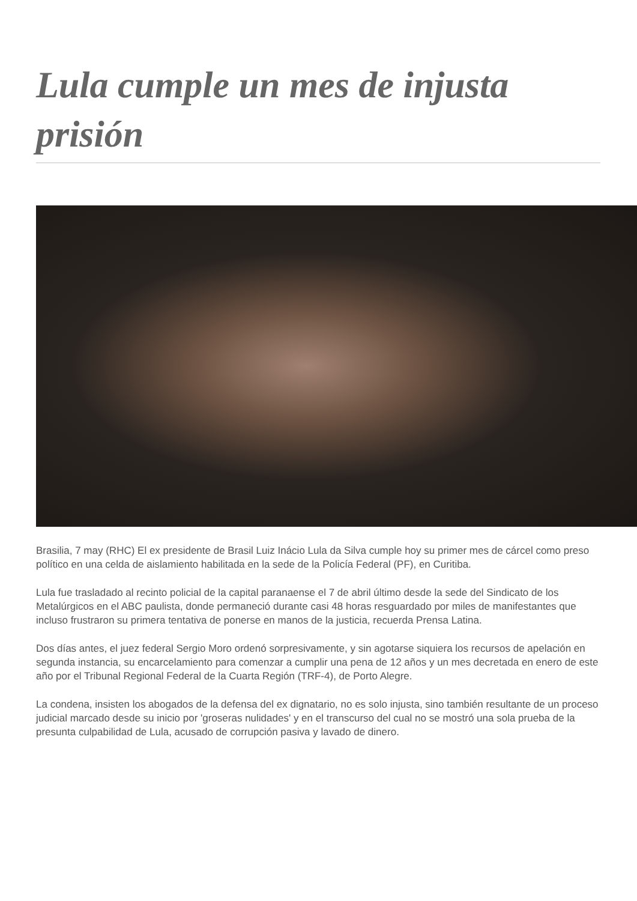Lula cumple un mes de injusta prisión
Brasilia, 7 may (RHC) El ex presidente de Brasil Luiz Inácio Lula da Silva cumple hoy su primer mes de cárcel como preso político en una celda de aislamiento habilitada en la sede de la Policía Federal (PF), en Curitiba.
Lula fue trasladado al recinto policial de la capital paranaense el 7 de abril último desde la sede del Sindicato de los Metalúrgicos en el ABC paulista, donde permaneció durante casi 48 horas resguardado por miles de manifestantes que incluso frustraron su primera tentativa de ponerse en manos de la justicia, recuerda Prensa Latina.
Dos días antes, el juez federal Sergio Moro ordenó sorpresivamente, y sin agotarse siquiera los recursos de apelación en segunda instancia, su encarcelamiento para comenzar a cumplir una pena de 12 años y un mes decretada en enero de este año por el Tribunal Regional Federal de la Cuarta Región (TRF-4), de Porto Alegre.
La condena, insisten los abogados de la defensa del ex dignatario, no es solo injusta, sino también resultante de un proceso judicial marcado desde su inicio por 'groseras nulidades' y en el transcurso del cual no se mostró una sola prueba de la presunta culpabilidad de Lula, acusado de corrupción pasiva y lavado de dinero.